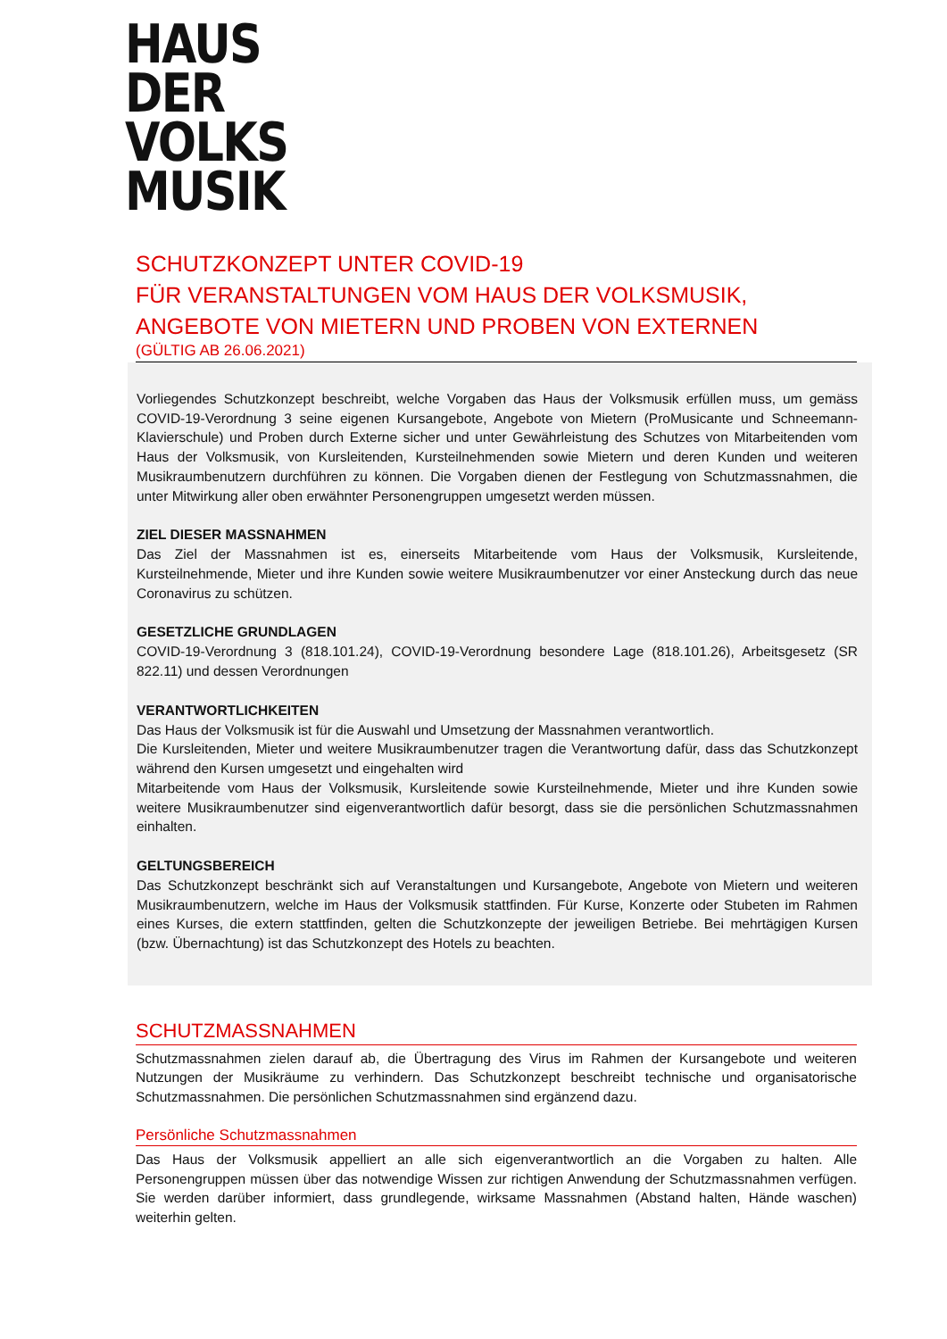HAUS
DER
VOLKS
MUSIK
SCHUTZKONZEPT UNTER COVID-19
FÜR VERANSTALTUNGEN VOM HAUS DER VOLKSMUSIK, ANGEBOTE VON MIETERN UND PROBEN VON EXTERNEN
(GÜLTIG AB 26.06.2021)
Vorliegendes Schutzkonzept beschreibt, welche Vorgaben das Haus der Volksmusik erfüllen muss, um gemäss COVID-19-Verordnung 3 seine eigenen Kursangebote, Angebote von Mietern (ProMusicante und Schneemann-Klavierschule) und Proben durch Externe sicher und unter Gewährleistung des Schutzes von Mitarbeitenden vom Haus der Volksmusik, von Kursleitenden, Kursteilnehmenden sowie Mietern und deren Kunden und weiteren Musikraumbenutzern durchführen zu können. Die Vorgaben dienen der Festlegung von Schutzmassnahmen, die unter Mitwirkung aller oben erwähnter Personengruppen umgesetzt werden müssen.
ZIEL DIESER MASSNAHMEN
Das Ziel der Massnahmen ist es, einerseits Mitarbeitende vom Haus der Volksmusik, Kursleitende, Kursteilnehmende, Mieter und ihre Kunden sowie weitere Musikraumbenutzer vor einer Ansteckung durch das neue Coronavirus zu schützen.
GESETZLICHE GRUNDLAGEN
COVID-19-Verordnung 3 (818.101.24), COVID-19-Verordnung besondere Lage (818.101.26), Arbeitsgesetz (SR 822.11) und dessen Verordnungen
VERANTWORTLICHKEITEN
Das Haus der Volksmusik ist für die Auswahl und Umsetzung der Massnahmen verantwortlich.
Die Kursleitenden, Mieter und weitere Musikraumbenutzer tragen die Verantwortung dafür, dass das Schutzkonzept während den Kursen umgesetzt und eingehalten wird
Mitarbeitende vom Haus der Volksmusik, Kursleitende sowie Kursteilnehmende, Mieter und ihre Kunden sowie weitere Musikraumbenutzer sind eigenverantwortlich dafür besorgt, dass sie die persönlichen Schutzmassnahmen einhalten.
GELTUNGSBEREICH
Das Schutzkonzept beschränkt sich auf Veranstaltungen und Kursangebote, Angebote von Mietern und weiteren Musikraumbenutzern, welche im Haus der Volksmusik stattfinden. Für Kurse, Konzerte oder Stubeten im Rahmen eines Kurses, die extern stattfinden, gelten die Schutzkonzepte der jeweiligen Betriebe. Bei mehrtägigen Kursen (bzw. Übernachtung) ist das Schutzkonzept des Hotels zu beachten.
SCHUTZMASSNAHMEN
Schutzmassnahmen zielen darauf ab, die Übertragung des Virus im Rahmen der Kursangebote und weiteren Nutzungen der Musikräume zu verhindern. Das Schutzkonzept beschreibt technische und organisatorische Schutzmassnahmen. Die persönlichen Schutzmassnahmen sind ergänzend dazu.
Persönliche Schutzmassnahmen
Das Haus der Volksmusik appelliert an alle sich eigenverantwortlich an die Vorgaben zu halten. Alle Personengruppen müssen über das notwendige Wissen zur richtigen Anwendung der Schutzmassnahmen verfügen. Sie werden darüber informiert, dass grundlegende, wirksame Massnahmen (Abstand halten, Hände waschen) weiterhin gelten.